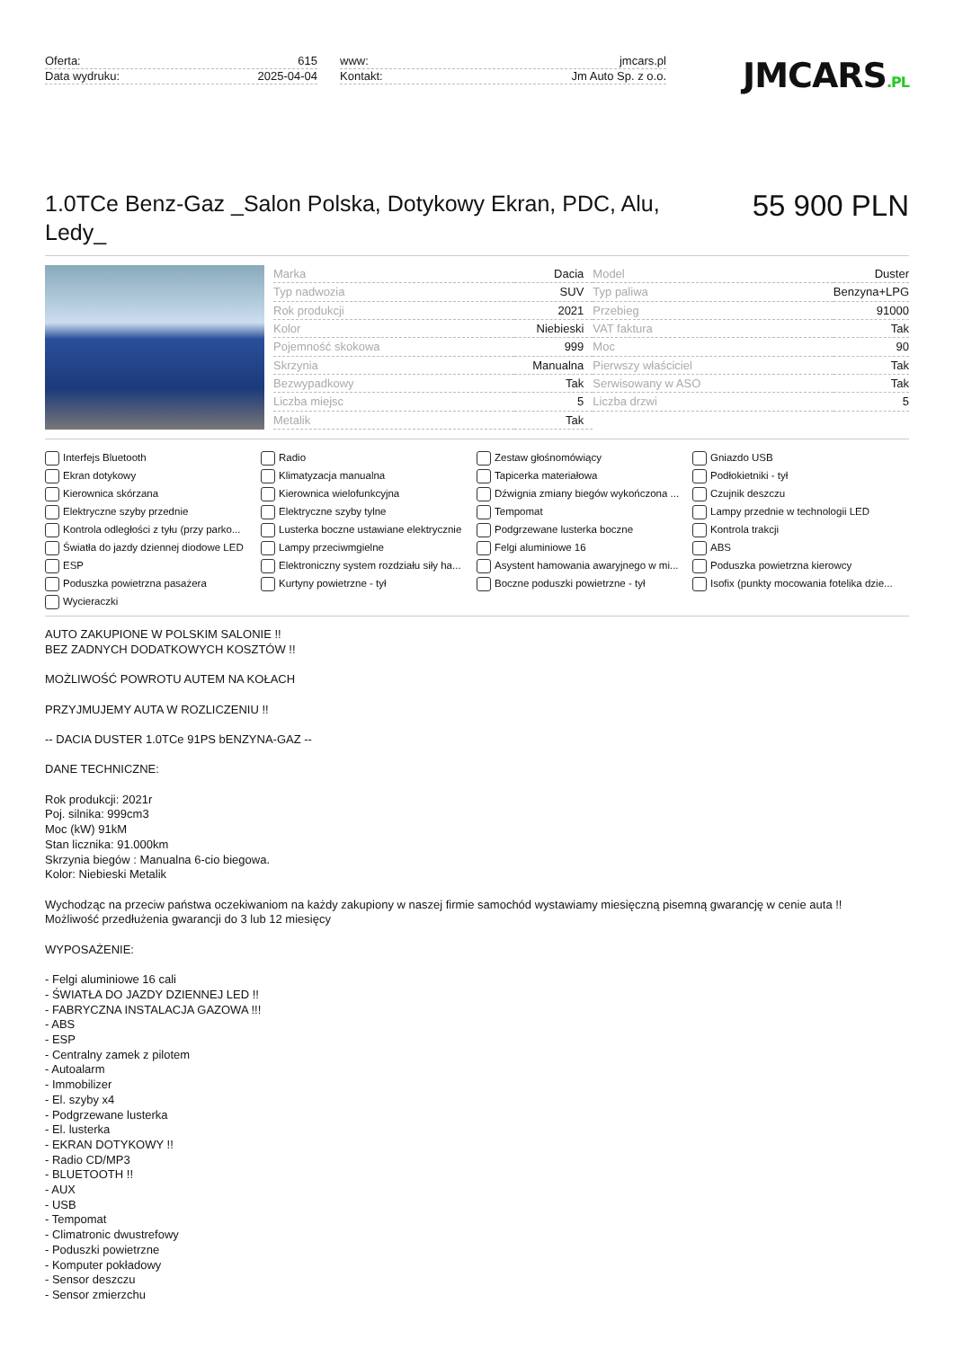Oferta: 615
Data wydruku: 2025-04-04
www: jmcars.pl
Kontakt: Jm Auto Sp. z o.o.
JMCARS.PL
1.0TCe Benz-Gaz _Salon Polska, Dotykowy Ekran, PDC, Alu, Ledy_
55 900 PLN
| Marka | Dacia | Model | Duster |
| Typ nadwozia | SUV | Typ paliwa | Benzyna+LPG |
| Rok produkcji | 2021 | Przebieg | 91000 |
| Kolor | Niebieski | VAT faktura | Tak |
| Pojemność skokowa | 999 | Moc | 90 |
| Skrzynia | Manualna | Pierwszy właściciel | Tak |
| Bezwypadkowy | Tak | Serwisowany w ASO | Tak |
| Liczba miejsc | 5 | Liczba drzwi | 5 |
| Metalik | Tak | | |
Interfejs Bluetooth
Radio
Zestaw głośnomówiący
Gniazdo USB
Ekran dotykowy
Klimatyzacja manualna
Tapicerka materiałowa
Podłokietniki - tył
Kierownica skórzana
Kierownica wielofunkcyjna
Dźwignia zmiany biegów wykończona ...
Czujnik deszczu
Elektryczne szyby przednie
Elektryczne szyby tylne
Tempomat
Lampy przednie w technologii LED
Kontrola odległości z tyłu (przy parko...
Lusterka boczne ustawiane elektrycznie
Podgrzewane lusterka boczne
Kontrola trakcji
Światła do jazdy dziennej diodowe LED
Lampy przeciwmgielne
Felgi aluminiowe 16
ABS
ESP
Elektroniczny system rozdziału siły ha...
Asystent hamowania awaryjnego w mi...
Poduszka powietrzna kierowcy
Poduszka powietrzna pasażera
Kurtyny powietrzne - tył
Boczne poduszki powietrzne - tył
Isofix (punkty mocowania fotelika dzie...
Wycieraczki
AUTO ZAKUPIONE W POLSKIM SALONIE !!
BEZ ZADNYCH DODATKOWYCH KOSZTÓW !!
MOŻLIWOŚĆ POWROTU AUTEM NA KOŁACH
PRZYJMUJEMY AUTA W ROZLICZENIU !!
-- DACIA DUSTER 1.0TCe 91PS bENZYNA-GAZ --
DANE TECHNICZNE:
Rok produkcji: 2021r
Poj. silnika: 999cm3
Moc (kW) 91kM
Stan licznika: 91.000km
Skrzynia biegów : Manualna 6-cio biegowa.
Kolor: Niebieski Metalik
Wychodząc na przeciw państwa oczekiwaniom na każdy zakupiony w naszej firmie samochód wystawiamy miesięczną pisemną gwarancję w cenie auta !!
Możliwość przedłużenia gwarancji do 3 lub 12 miesięcy
WYPOSAŻENIE:
- Felgi aluminiowe 16 cali
- ŚWIATŁA DO JAZDY DZIENNEJ LED !!
- FABRYCZNA INSTALACJA GAZOWA !!!
- ABS
- ESP
- Centralny zamek z pilotem
- Autoalarm
- Immobilizer
- El. szyby x4
- Podgrzewane lusterka
- El. lusterka
- EKRAN DOTYKOWY !!
- Radio CD/MP3
- BLUETOOTH !!
- AUX
- USB
- Tempomat
- Climatronic dwustrefowy
- Poduszki powietrzne
- Komputer pokładowy
- Sensor deszczu
- Sensor zmierzchu